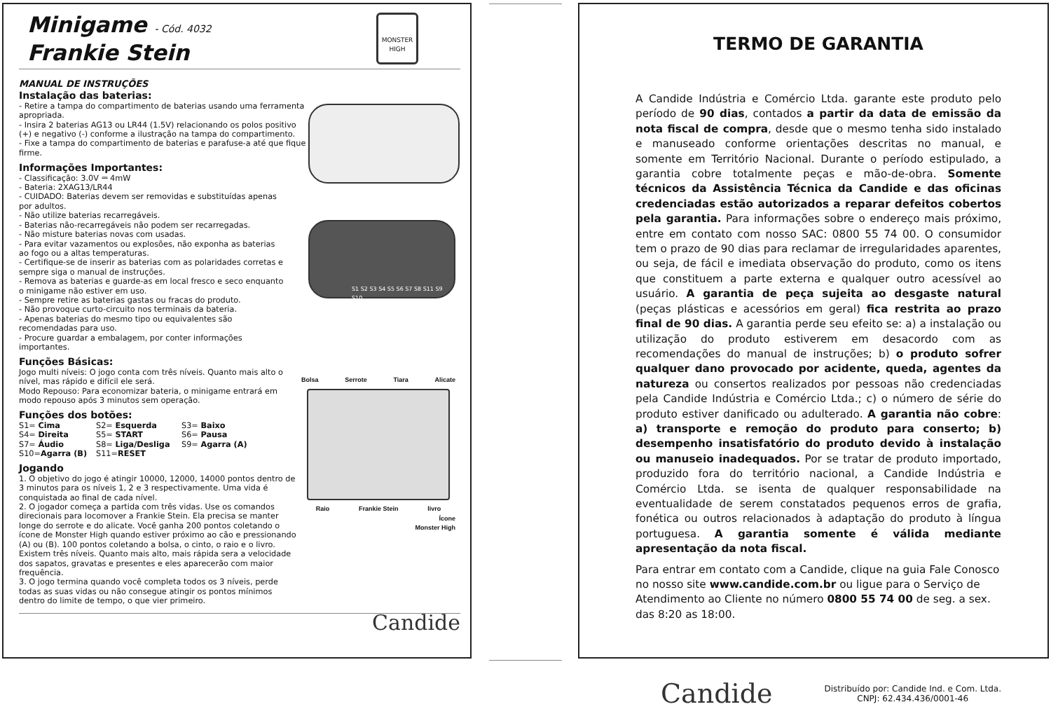Minigame - Cód. 4032
Frankie Stein
MONSTER HIGH
MANUAL DE INSTRUÇÕES
Instalação das baterias:
- Retire a tampa do compartimento de baterias usando uma ferramenta apropriada.
- Insira 2 baterias AG13 ou LR44 (1.5V) relacionando os polos positivo (+) e negativo (-) conforme a ilustração na tampa do compartimento.
- Fixe a tampa do compartimento de baterias e parafuse-a até que fique firme.
Informações Importantes:
- Classificação: 3.0V ⎓ 4mW
- Bateria: 2XAG13/LR44
- CUIDADO: Baterias devem ser removidas e substituídas apenas por adultos.
- Não utilize baterias recarregáveis.
- Baterias não-recarregáveis não podem ser recarregadas.
- Não misture baterias novas com usadas.
- Para evitar vazamentos ou explosões, não exponha as baterias ao fogo ou a altas temperaturas.
- Certifique-se de inserir as baterias com as polaridades corretas e sempre siga o manual de instruções.
- Remova as baterias e guarde-as em local fresco e seco enquanto o minigame não estiver em uso.
- Sempre retire as baterias gastas ou fracas do produto.
- Não provoque curto-circuito nos terminais da bateria.
- Apenas baterias do mesmo tipo ou equivalentes são recomendadas para uso.
- Procure guardar a embalagem, por conter informações importantes.
Funções Básicas:
Jogo multi níveis: O jogo conta com três níveis. Quanto mais alto o nível, mas rápido e difícil ele será.
Modo Repouso: Para economizar bateria, o minigame entrará em modo repouso após 3 minutos sem operação.
Funções dos botões:
S1= Cima S2= Esquerda S3= Baixo S4= Direita S5= START S6= Pausa S7= Áudio S8= Liga/Desliga S9= Agarra (A) S10=Agarra (B) S11=RESET
Jogando
1. O objetivo do jogo é atingir 10000, 12000, 14000 pontos dentro de 3 minutos para os níveis 1, 2 e 3 respectivamente. Uma vida é conquistada ao final de cada nível.
2. O jogador começa a partida com três vidas. Use os comandos direcionais para locomover a Frankie Stein. Ela precisa se manter longe do serrote e do alicate. Você ganha 200 pontos coletando o ícone de Monster High quando estiver próximo ao cão e pressionando (A) ou (B). 100 pontos coletando a bolsa, o cinto, o raio e o livro. Existem três níveis. Quanto mais alto, mais rápida sera a velocidade dos sapatos, gravatas e presentes e eles aparecerão com maior frequência.
3. O jogo termina quando você completa todos os 3 níveis, perde todas as suas vidas ou não consegue atingir os pontos mínimos dentro do limite de tempo, o que vier primeiro.
Candide
S1 S2 S3 S4 S5 S6 S7 S8 S11 S9 S10
Bolsa Serrote Tiara Alicate
Raio Frankie Stein livro
Ícone
Monster High
TERMO DE GARANTIA
A Candide Indústria e Comércio Ltda. garante este produto pelo período de 90 dias, contados a partir da data de emissão da nota fiscal de compra, desde que o mesmo tenha sido instalado e manuseado conforme orientações descritas no manual, e somente em Território Nacional. Durante o período estipulado, a garantia cobre totalmente peças e mão-de-obra. Somente técnicos da Assistência Técnica da Candide e das oficinas credenciadas estão autorizados a reparar defeitos cobertos pela garantia. Para informações sobre o endereço mais próximo, entre em contato com nosso SAC: 0800 55 74 00. O consumidor tem o prazo de 90 dias para reclamar de irregularidades aparentes, ou seja, de fácil e imediata observação do produto, como os itens que constituem a parte externa e qualquer outro acessível ao usuário. A garantia de peça sujeita ao desgaste natural (peças plásticas e acessórios em geral) fica restrita ao prazo final de 90 dias. A garantia perde seu efeito se: a) a instalação ou utilização do produto estiverem em desacordo com as recomendações do manual de instruções; b) o produto sofrer qualquer dano provocado por acidente, queda, agentes da natureza ou consertos realizados por pessoas não credenciadas pela Candide Indústria e Comércio Ltda.; c) o número de série do produto estiver danificado ou adulterado. A garantia não cobre: a) transporte e remoção do produto para conserto; b) desempenho insatisfatório do produto devido à instalação ou manuseio inadequados. Por se tratar de produto importado, produzido fora do território nacional, a Candide Indústria e Comércio Ltda. se isenta de qualquer responsabilidade na eventualidade de serem constatados pequenos erros de grafia, fonética ou outros relacionados à adaptação do produto à língua portuguesa. A garantia somente é válida mediante apresentação da nota fiscal.
Para entrar em contato com a Candide, clique na guia Fale Conosco no nosso site www.candide.com.br ou ligue para o Serviço de Atendimento ao Cliente no número 0800 55 74 00 de seg. a sex. das 8:20 as 18:00.
Candide Distribuído por: Candide Ind. e Com. Ltda.
CNPJ: 62.434.436/0001-46